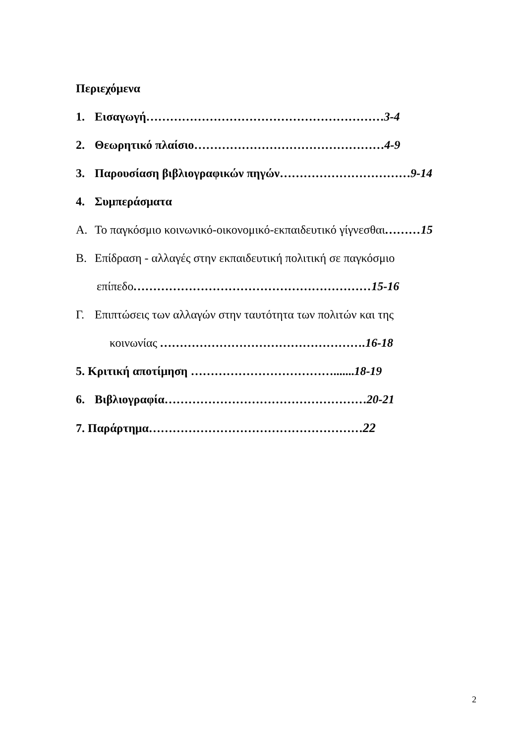Περιεχόμενα
1. Εισαγωγή……………………………………………………3-4
2. Θεωρητικό πλαίσιο…………………………………………4-9
3. Παρουσίαση βιβλιογραφικών πηγών……………………………9-14
4. Συμπεράσματα
A. Το παγκόσμιο κοινωνικό-οικονομικό-εκπαιδευτικό γίγνεσθαι………15
B. Επίδραση - αλλαγές στην εκπαιδευτική πολιτική σε παγκόσμιο
επίπεδο……………………………………………………15-16
Γ. Επιπτώσεις των αλλαγών στην ταυτότητα των πολιτών και της
κοινωνίας …………………………………………….16-18
5. Κριτική αποτίμηση ………………………………....... 18-19
6. Βιβλιογραφία……………………………………………20-21
7. Παράρτημα………………………………………………22
2